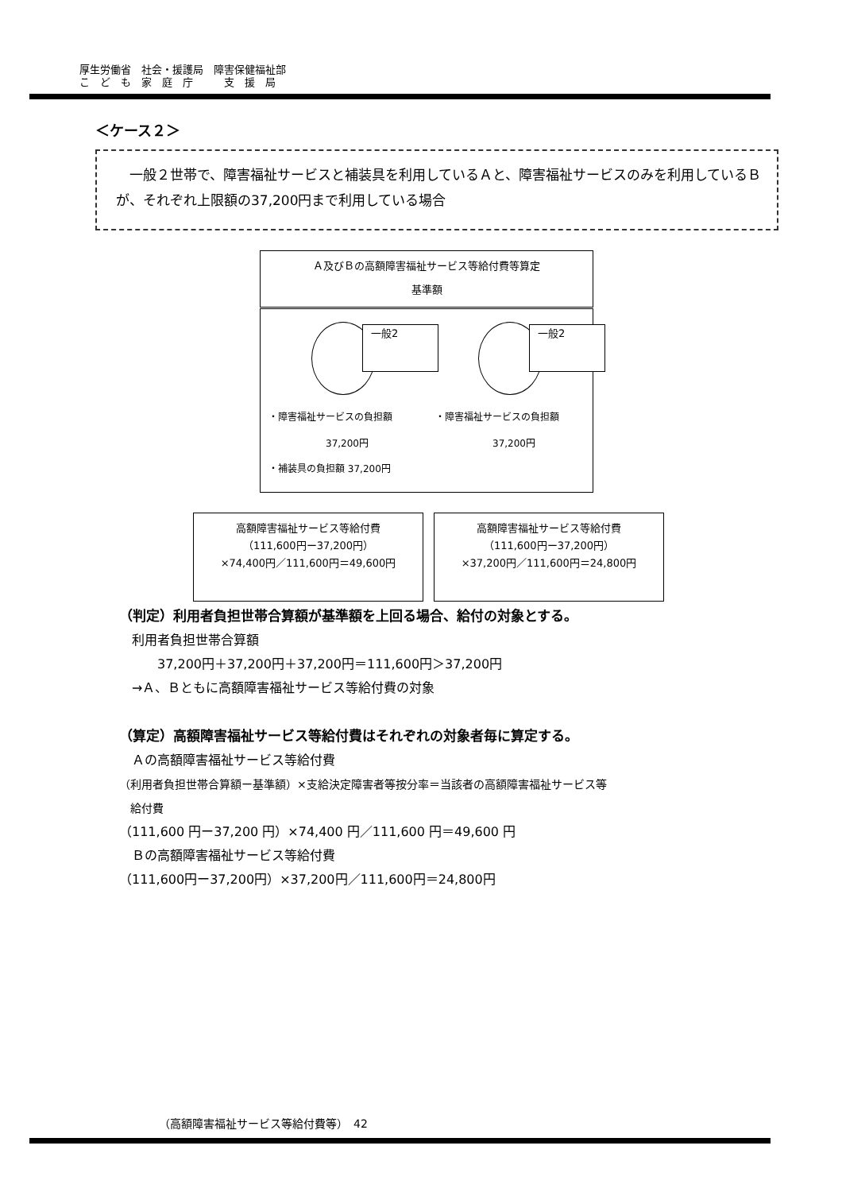厚生労働省　社会・援護局　障害保健福祉部
こ　ど　も　家　庭　庁　　　支　援　局
＜ケース２＞
　一般２世帯で、障害福祉サービスと補装具を利用しているＡと、障害福祉サービスのみを利用しているＢが、それぞれ上限額の37,200円まで利用している場合
Ａ及びＢの高額障害福祉サービス等給付費等算定
基準額
一般2 一般2
・障害福祉サービスの負担額
37,200円
・補装具の負担額 37,200円
・障害福祉サービスの負担額
37,200円
高額障害福祉サービス等給付費
（111,600円ー37,200円）
×74,400円／111,600円＝49,600円
高額障害福祉サービス等給付費
（111,600円ー37,200円）
×37,200円／111,600円＝24,800円
（判定）利用者負担世帯合算額が基準額を上回る場合、給付の対象とする。
　利用者負担世帯合算額
　　　37,200円＋37,200円＋37,200円＝111,600円＞37,200円
　→Ａ、Ｂともに高額障害福祉サービス等給付費の対象
（算定）高額障害福祉サービス等給付費はそれぞれの対象者毎に算定する。
　Ａの高額障害福祉サービス等給付費
（利用者負担世帯合算額ー基準額）×支給決定障害者等按分率＝当該者の高額障害福祉サービス等
　給付費
（111,600 円ー37,200 円）×74,400 円／111,600 円＝49,600 円
　Ｂの高額障害福祉サービス等給付費
（111,600円ー37,200円）×37,200円／111,600円＝24,800円
（高額障害福祉サービス等給付費等）　42